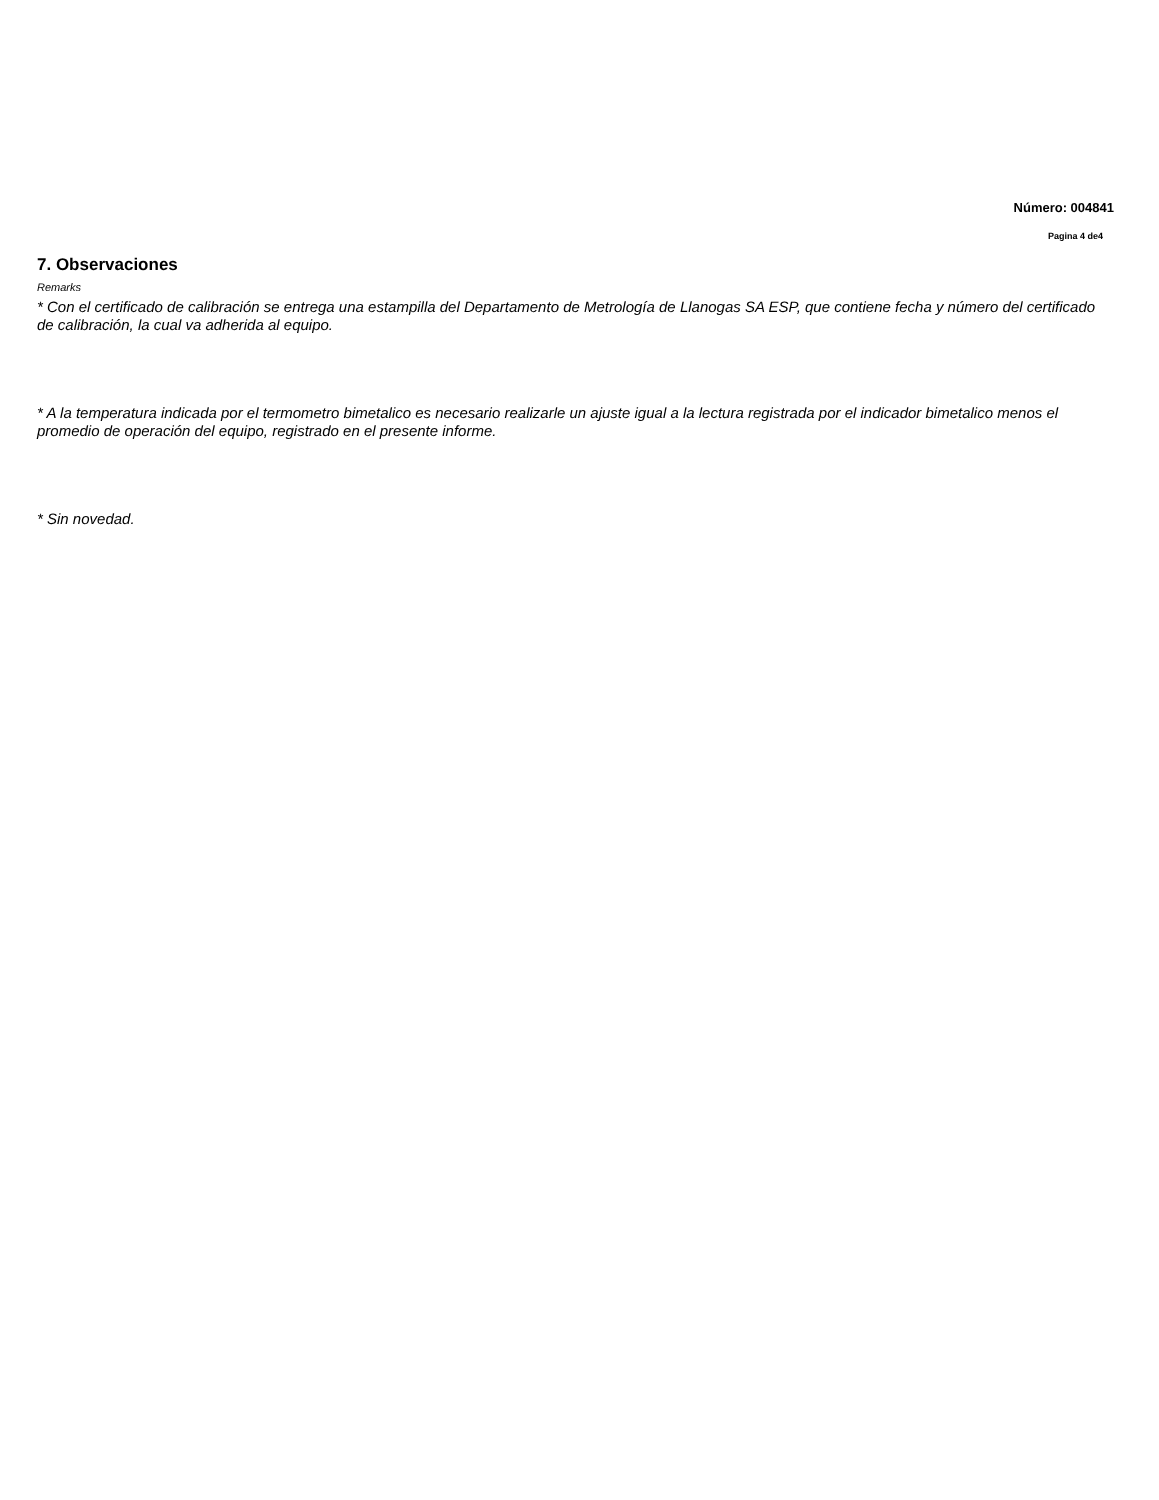Número: 004841
Pagina 4 de4
7. Observaciones
Remarks
* Con el certificado de calibración se entrega una estampilla del Departamento de Metrología de Llanogas SA ESP, que contiene fecha y número del certificado de calibración, la cual va adherida al equipo.
* A la temperatura indicada por el termometro bimetalico es necesario realizarle un ajuste igual a la lectura registrada por el indicador bimetalico menos el promedio de operación del equipo, registrado en el presente informe.
* Sin novedad.